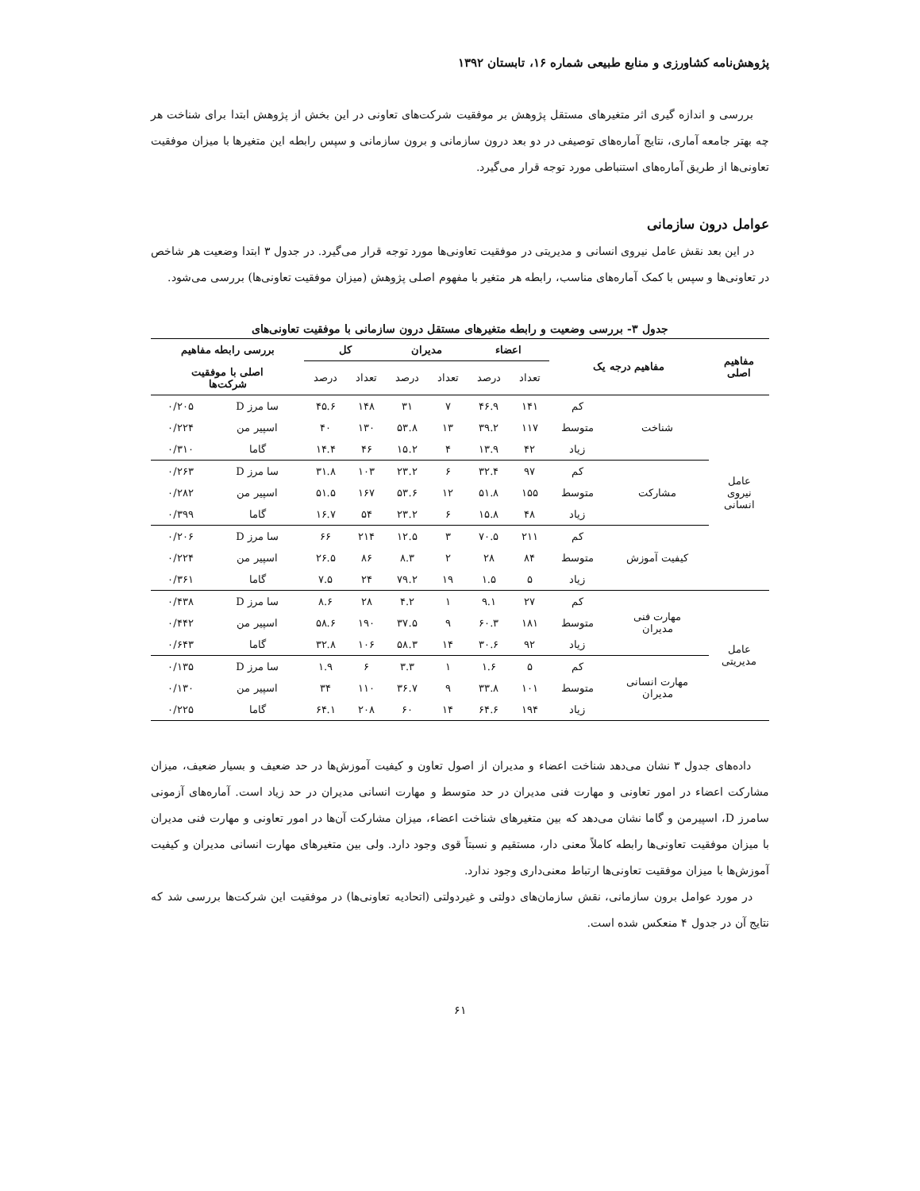پژوهش‌نامه کشاورزی و منابع طبیعی شماره ۱۶، تابستان ۱۳۹۲
بررسی و اندازه گیری اثر متغیرهای مستقل پژوهش بر موفقیت شرکت‌های تعاونی در این بخش از پژوهش ابتدا برای شناخت هر چه بهتر جامعه آماری، نتایج آماره‌های توصیفی در دو بعد درون سازمانی و برون سازمانی و سپس رابطه این متغیرها با میزان موفقیت تعاونی‌ها از طریق آماره‌های استنباطی مورد توجه قرار می‌گیرد.
عوامل درون سازمانی
در این بعد نقش عامل نیروی انسانی و مدیریتی در موفقیت تعاونی‌ها مورد توجه قرار می‌گیرد. در جدول ۳ ابتدا وضعیت هر شاخص در تعاونی‌ها و سپس با کمک آماره‌های مناسب، رابطه هر متغیر با مفهوم اصلی پژوهش (میزان موفقیت تعاونی‌ها) بررسی می‌شود.
جدول ۳- بررسی وضعیت و رابطه متغیرهای مستقل درون سازمانی با موفقیت تعاونی‌های
| مفاهیم اصلی | مفاهیم درجه یک | | اعضاء | | مدیران | | کل | | بررسی رابطه مفاهیم | |
| --- | --- | --- | --- | --- | --- | --- | --- | --- | --- | --- |
| | | | تعداد | درصد | تعداد | درصد | تعداد | درصد | اصلی با موفقیت شرکت‌ها | |
| عامل نیروی انسانی | شناخت | کم | ۱۴۱ | ۴۶.۹ | ۷ | ۳۱ | ۱۴۸ | ۴۵.۶ | سا مرز D | ۰/۲۰۵ |
| | | متوسط | ۱۱۷ | ۳۹.۲ | ۱۳ | ۵۳.۸ | ۱۳۰ | ۴۰ | اسپیر من | ۰/۲۲۴ |
| | | زیاد | ۴۲ | ۱۳.۹ | ۴ | ۱۵.۲ | ۴۶ | ۱۴.۴ | گاما | ۰/۳۱۰ |
| | مشارکت | کم | ۹۷ | ۳۲.۴ | ۶ | ۲۳.۲ | ۱۰۳ | ۳۱.۸ | سا مرز D | ۰/۲۶۳ |
| | | متوسط | ۱۵۵ | ۵۱.۸ | ۱۲ | ۵۳.۶ | ۱۶۷ | ۵۱.۵ | اسپیر من | ۰/۲۸۲ |
| | | زیاد | ۴۸ | ۱۵.۸ | ۶ | ۲۳.۲ | ۵۴ | ۱۶.۷ | گاما | ۰/۳۹۹ |
| | کیفیت آموزش | کم | ۲۱۱ | ۷۰.۵ | ۳ | ۱۲.۵ | ۲۱۴ | ۶۶ | سا مرز D | ۰/۲۰۶ |
| | | متوسط | ۸۴ | ۲۸ | ۲ | ۸.۳ | ۸۶ | ۲۶.۵ | اسپیر من | ۰/۲۲۴ |
| | | زیاد | ۵ | ۱.۵ | ۱۹ | ۷۹.۲ | ۲۴ | ۷.۵ | گاما | ۰/۳۶۱ |
| عامل مدیریتی | مهارت فنی مدیران | کم | ۲۷ | ۹.۱ | ۱ | ۴.۲ | ۲۸ | ۸.۶ | سا مرز D | ۰/۴۳۸ |
| | | متوسط | ۱۸۱ | ۶۰.۳ | ۹ | ۳۷.۵ | ۱۹۰ | ۵۸.۶ | اسپیر من | ۰/۴۴۲ |
| | | زیاد | ۹۲ | ۳۰.۶ | ۱۴ | ۵۸.۳ | ۱۰۶ | ۳۲.۸ | گاما | ۰/۶۴۳ |
| | مهارت انسانی مدیران | کم | ۵ | ۱.۶ | ۱ | ۳.۳ | ۶ | ۱.۹ | سا مرز D | ۰/۱۳۵ |
| | | متوسط | ۱۰۱ | ۳۳.۸ | ۹ | ۳۶.۷ | ۱۱۰ | ۳۴ | اسپیر من | ۰/۱۳۰ |
| | | زیاد | ۱۹۴ | ۶۴.۶ | ۱۴ | ۶۰ | ۲۰۸ | ۶۴.۱ | گاما | ۰/۲۲۵ |
داده‌های جدول ۳ نشان می‌دهد شناخت اعضاء و مدیران از اصول تعاون و کیفیت آموزش‌ها در حد ضعیف و بسیار ضعیف، میزان مشارکت اعضاء در امور تعاونی و مهارت فنی مدیران در حد متوسط و مهارت انسانی مدیران در حد زیاد است. آماره‌های آزمونی سامرز D، اسپیرمن و گاما نشان می‌دهد که بین متغیرهای شناخت اعضاء، میزان مشارکت آن‌ها در امور تعاونی و مهارت فنی مدیران با میزان موفقیت تعاونی‌ها رابطه کاملاً معنی دار، مستقیم و نسبتاً قوی وجود دارد. ولی بین متغیرهای مهارت انسانی مدیران و کیفیت آموزش‌ها با میزان موفقیت تعاونی‌ها ارتباط معنی‌داری وجود ندارد.
در مورد عوامل برون سازمانی، نقش سازمان‌های دولتی و غیردولتی (اتحادیه تعاونی‌ها) در موفقیت این شرکت‌ها بررسی شد که نتایج آن در جدول ۴ منعکس شده است.
۶۱